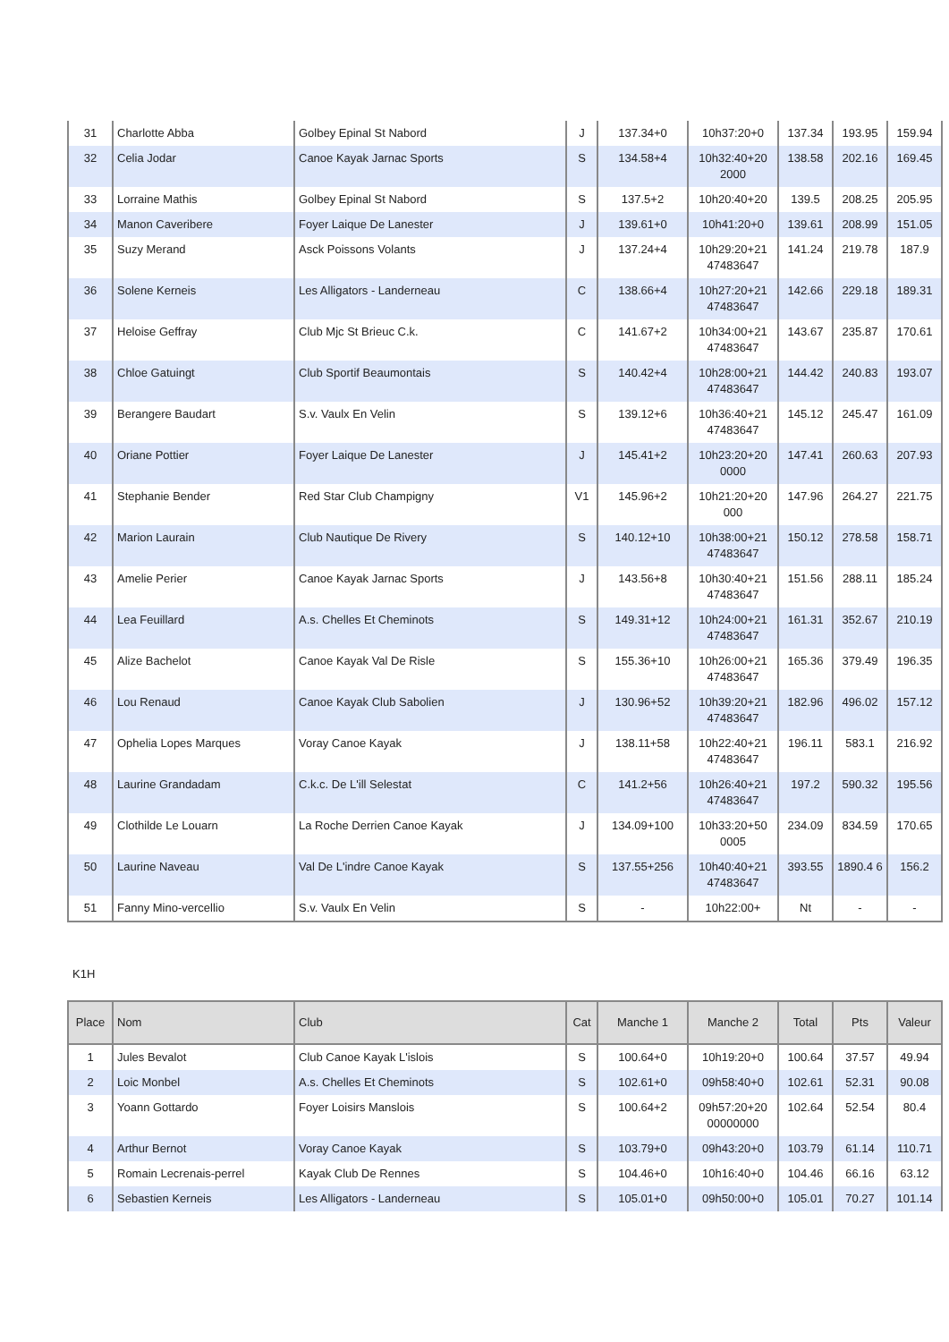| 31 | Charlotte Abba | Golbey Epinal St Nabord | J | 137.34+0 | 10h37:20+0 | 137.34 | 193.95 | 159.94 |
| 32 | Celia Jodar | Canoe Kayak Jarnac Sports | S | 134.58+4 | 10h32:40+20 2000 | 138.58 | 202.16 | 169.45 |
| 33 | Lorraine Mathis | Golbey Epinal St Nabord | S | 137.5+2 | 10h20:40+20 | 139.5 | 208.25 | 205.95 |
| 34 | Manon Caveribere | Foyer Laique De Lanester | J | 139.61+0 | 10h41:20+0 | 139.61 | 208.99 | 151.05 |
| 35 | Suzy Merand | Asck Poissons Volants | J | 137.24+4 | 10h29:20+21 47483647 | 141.24 | 219.78 | 187.9 |
| 36 | Solene Kerneis | Les Alligators - Landerneau | C | 138.66+4 | 10h27:20+21 47483647 | 142.66 | 229.18 | 189.31 |
| 37 | Heloise Geffray | Club Mjc St Brieuc C.k. | C | 141.67+2 | 10h34:00+21 47483647 | 143.67 | 235.87 | 170.61 |
| 38 | Chloe Gatuingt | Club Sportif Beaumontais | S | 140.42+4 | 10h28:00+21 47483647 | 144.42 | 240.83 | 193.07 |
| 39 | Berangere Baudart | S.v. Vaulx En Velin | S | 139.12+6 | 10h36:40+21 47483647 | 145.12 | 245.47 | 161.09 |
| 40 | Oriane Pottier | Foyer Laique De Lanester | J | 145.41+2 | 10h23:20+20 0000 | 147.41 | 260.63 | 207.93 |
| 41 | Stephanie Bender | Red Star Club Champigny | V1 | 145.96+2 | 10h21:20+20 000 | 147.96 | 264.27 | 221.75 |
| 42 | Marion Laurain | Club Nautique De Rivery | S | 140.12+10 | 10h38:00+21 47483647 | 150.12 | 278.58 | 158.71 |
| 43 | Amelie Perier | Canoe Kayak Jarnac Sports | J | 143.56+8 | 10h30:40+21 47483647 | 151.56 | 288.11 | 185.24 |
| 44 | Lea Feuillard | A.s. Chelles Et Cheminots | S | 149.31+12 | 10h24:00+21 47483647 | 161.31 | 352.67 | 210.19 |
| 45 | Alize Bachelot | Canoe Kayak Val De Risle | S | 155.36+10 | 10h26:00+21 47483647 | 165.36 | 379.49 | 196.35 |
| 46 | Lou Renaud | Canoe Kayak Club Sabolien | J | 130.96+52 | 10h39:20+21 47483647 | 182.96 | 496.02 | 157.12 |
| 47 | Ophelia Lopes Marques | Voray Canoe Kayak | J | 138.11+58 | 10h22:40+21 47483647 | 196.11 | 583.1 | 216.92 |
| 48 | Laurine Grandadam | C.k.c. De L'ill Selestat | C | 141.2+56 | 10h26:40+21 47483647 | 197.2 | 590.32 | 195.56 |
| 49 | Clothilde Le Louarn | La Roche Derrien Canoe Kayak | J | 134.09+100 | 10h33:20+50 0005 | 234.09 | 834.59 | 170.65 |
| 50 | Laurine Naveau | Val De L'indre Canoe Kayak | S | 137.55+256 | 10h40:40+21 47483647 | 393.55 | 1890.4 6 | 156.2 |
| 51 | Fanny Mino-vercellio | S.v. Vaulx En Velin | S | - | 10h22:00+ | Nt | - | - |
K1H
| Place | Nom | Club | Cat | Manche 1 | Manche 2 | Total | Pts | Valeur |
| --- | --- | --- | --- | --- | --- | --- | --- | --- |
| 1 | Jules Bevalot | Club Canoe Kayak L'islois | S | 100.64+0 | 10h19:20+0 | 100.64 | 37.57 | 49.94 |
| 2 | Loic Monbel | A.s. Chelles Et Cheminots | S | 102.61+0 | 09h58:40+0 | 102.61 | 52.31 | 90.08 |
| 3 | Yoann Gottardo | Foyer Loisirs Manslois | S | 100.64+2 | 09h57:20+20 00000000 | 102.64 | 52.54 | 80.4 |
| 4 | Arthur Bernot | Voray Canoe Kayak | S | 103.79+0 | 09h43:20+0 | 103.79 | 61.14 | 110.71 |
| 5 | Romain Lecrenais-perrel | Kayak Club De Rennes | S | 104.46+0 | 10h16:40+0 | 104.46 | 66.16 | 63.12 |
| 6 | Sebastien Kerneis | Les Alligators - Landerneau | S | 105.01+0 | 09h50:00+0 | 105.01 | 70.27 | 101.14 |